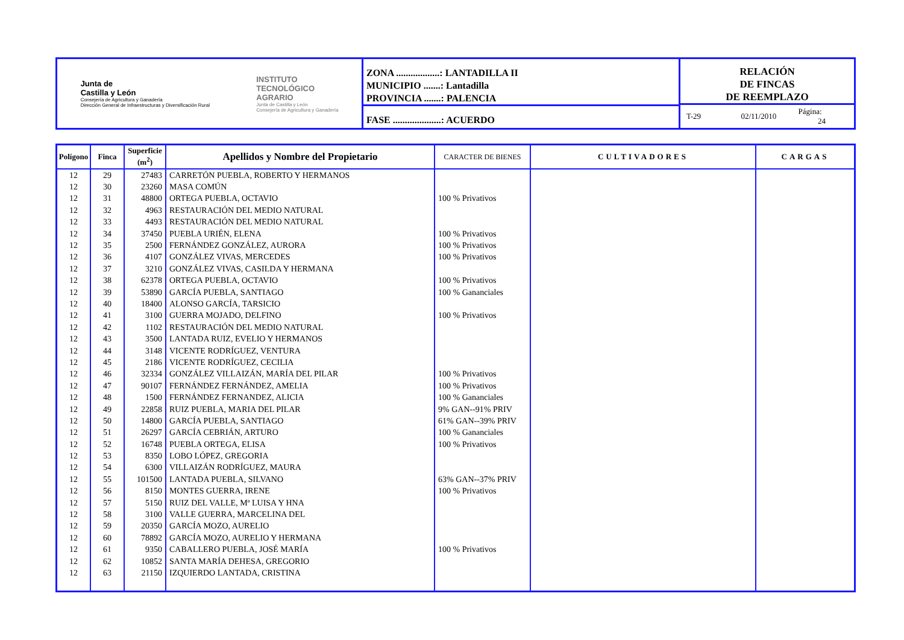Junta de
Castilla y León
Consejería de Agricultura y Ganadería
Dirección General de Infraestructuras y Diversificación Rural
INSTITUTO
TECNOLÓGICO
AGRARIO
Junta de Castilla y León
Consejería de Agricultura y Ganadería
ZONA ..................: LANTADILLA II
MUNICIPIO .......: Lantadilla
PROVINCIA .......: PALENCIA
FASE ....................: ACUERDO
RELACIÓN
DE FINCAS
DE REEMPLAZO
T-29 02/11/2010 Página: 24
| Polígono | Finca | Superficie (m<sup>2</sup>) | Apellidos y Nombre del Propietario | CARACTER DE BIENES | CULTIVADORES | CARGAS |
| --- | --- | --- | --- | --- | --- | --- |
| 12 | 29 | 27483 | CARRETÓN PUEBLA, ROBERTO Y HERMANOS | | | |
| 12 | 30 | 23260 | MASA COMÚN | | | |
| 12 | 31 | 48800 | ORTEGA PUEBLA, OCTAVIO | 100 % Privativos | | |
| 12 | 32 | 4963 | RESTAURACIÓN DEL MEDIO NATURAL | | | |
| 12 | 33 | 4493 | RESTAURACIÓN DEL MEDIO NATURAL | | | |
| 12 | 34 | 37450 | PUEBLA URIÉN, ELENA | 100 % Privativos | | |
| 12 | 35 | 2500 | FERNÁNDEZ GONZÁLEZ, AURORA | 100 % Privativos | | |
| 12 | 36 | 4107 | GONZÁLEZ VIVAS, MERCEDES | 100 % Privativos | | |
| 12 | 37 | 3210 | GONZÁLEZ VIVAS, CASILDA Y HERMANA | | | |
| 12 | 38 | 62378 | ORTEGA PUEBLA, OCTAVIO | 100 % Privativos | | |
| 12 | 39 | 53890 | GARCÍA PUEBLA, SANTIAGO | 100 % Gananciales | | |
| 12 | 40 | 18400 | ALONSO GARCÍA, TARSICIO | | | |
| 12 | 41 | 3100 | GUERRA MOJADO, DELFINO | 100 % Privativos | | |
| 12 | 42 | 1102 | RESTAURACIÓN DEL MEDIO NATURAL | | | |
| 12 | 43 | 3500 | LANTADA RUIZ, EVELIO Y HERMANOS | | | |
| 12 | 44 | 3148 | VICENTE RODRÍGUEZ, VENTURA | | | |
| 12 | 45 | 2186 | VICENTE RODRÍGUEZ, CECILIA | | | |
| 12 | 46 | 32334 | GONZÁLEZ VILLAIZÁN, MARÍA DEL PILAR | 100 % Privativos | | |
| 12 | 47 | 90107 | FERNÁNDEZ FERNÁNDEZ, AMELIA | 100 % Privativos | | |
| 12 | 48 | 1500 | FERNÁNDEZ FERNANDEZ, ALICIA | 100 % Gananciales | | |
| 12 | 49 | 22858 | RUIZ PUEBLA, MARIA DEL PILAR | 9% GAN--91% PRIV | | |
| 12 | 50 | 14800 | GARCÍA PUEBLA, SANTIAGO | 61% GAN--39% PRIV | | |
| 12 | 51 | 26297 | GARCÍA CEBRIÁN, ARTURO | 100 % Gananciales | | |
| 12 | 52 | 16748 | PUEBLA ORTEGA, ELISA | 100 % Privativos | | |
| 12 | 53 | 8350 | LOBO LÓPEZ, GREGORIA | | | |
| 12 | 54 | 6300 | VILLAIZÁN RODRÍGUEZ, MAURA | | | |
| 12 | 55 | 101500 | LANTADA PUEBLA, SILVANO | 63% GAN--37% PRIV | | |
| 12 | 56 | 8150 | MONTES GUERRA, IRENE | 100 % Privativos | | |
| 12 | 57 | 5150 | RUIZ DEL VALLE, Mª LUISA Y HNA | | | |
| 12 | 58 | 3100 | VALLE GUERRA, MARCELINA DEL | | | |
| 12 | 59 | 20350 | GARCÍA MOZO, AURELIO | | | |
| 12 | 60 | 78892 | GARCÍA MOZO, AURELIO Y HERMANA | | | |
| 12 | 61 | 9350 | CABALLERO PUEBLA, JOSÉ MARÍA | 100 % Privativos | | |
| 12 | 62 | 10852 | SANTA MARÍA DEHESA, GREGORIO | | | |
| 12 | 63 | 21150 | IZQUIERDO LANTADA, CRISTINA | | | |